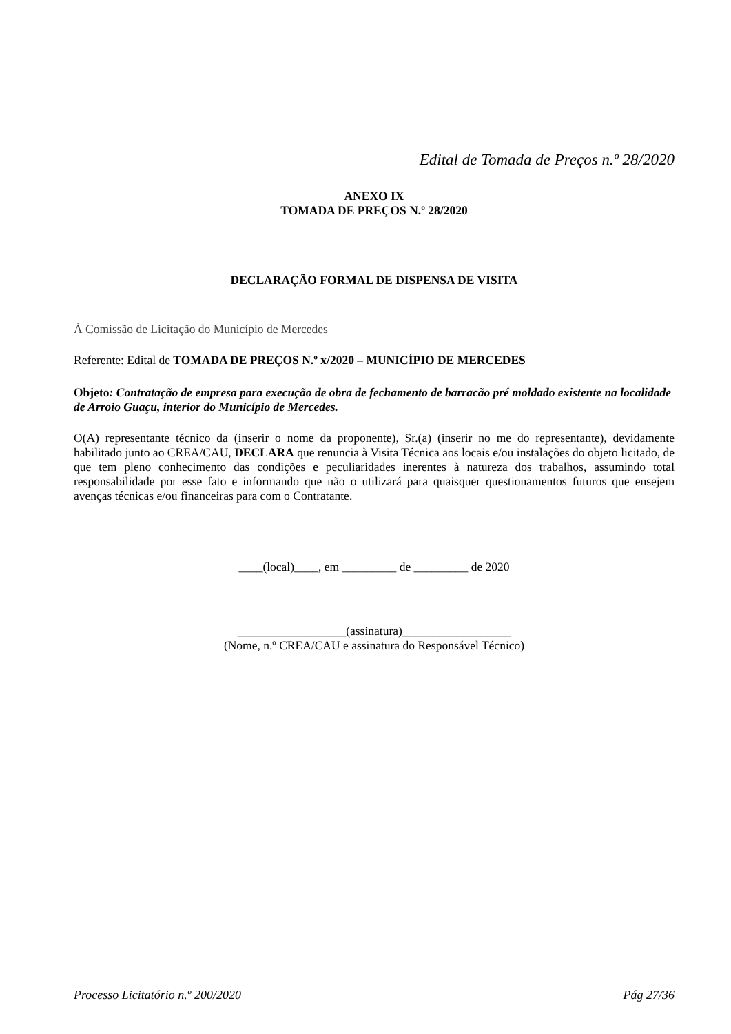Edital de Tomada de Preços n.º 28/2020
ANEXO IX
TOMADA DE PREÇOS N.º 28/2020
DECLARAÇÃO FORMAL DE DISPENSA DE VISITA
À Comissão de Licitação do Município de Mercedes
Referente: Edital de TOMADA DE PREÇOS N.º x/2020 – MUNICÍPIO DE MERCEDES
Objeto: Contratação de empresa para execução de obra de fechamento de barracão pré moldado existente na localidade de Arroio Guaçu, interior do Município de Mercedes.
O(A) representante técnico da (inserir o nome da proponente), Sr.(a) (inserir no me do representante), devidamente habilitado junto ao CREA/CAU, DECLARA que renuncia à Visita Técnica aos locais e/ou instalações do objeto licitado, de que tem pleno conhecimento das condições e peculiaridades inerentes à natureza dos trabalhos, assumindo total responsabilidade por esse fato e informando que não o utilizará para quaisquer questionamentos futuros que ensejem avenças técnicas e/ou financeiras para com o Contratante.
____(local)____, em _________ de _________ de 2020
__________________(assinatura)__________________
(Nome, n.º CREA/CAU e assinatura do Responsável Técnico)
Processo Licitatório n.º 200/2020 Pág 27/36